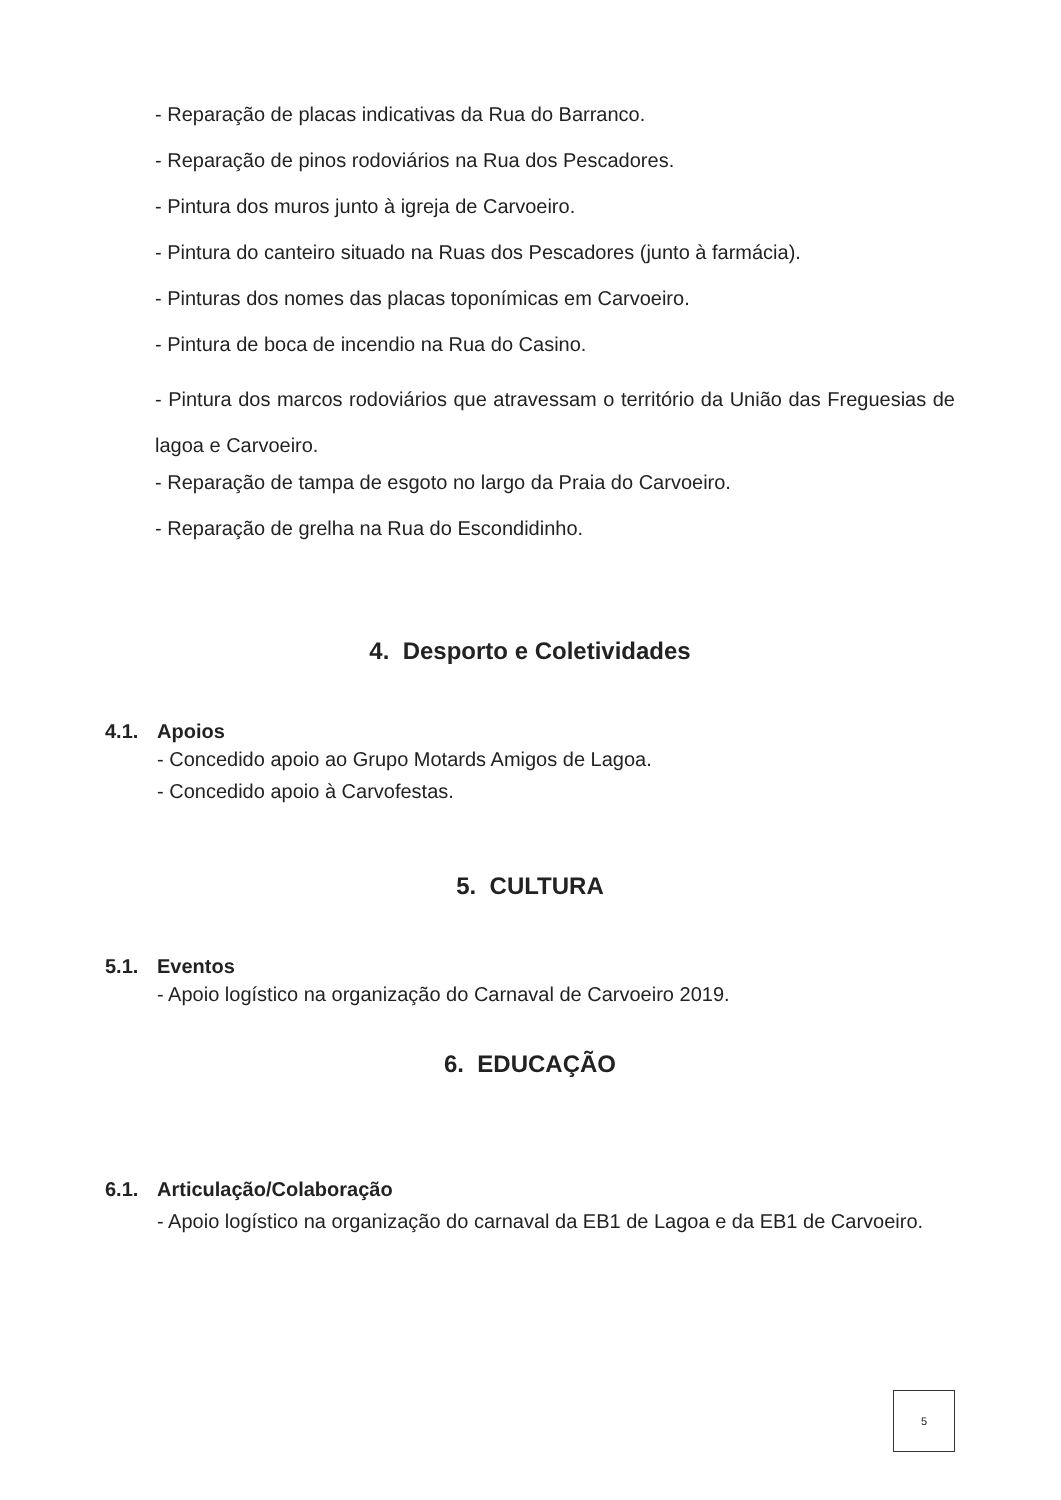- Reparação de placas indicativas da Rua do Barranco.
- Reparação de pinos rodoviários na Rua dos Pescadores.
- Pintura dos muros junto à igreja de Carvoeiro.
- Pintura do canteiro situado na Ruas dos Pescadores (junto à farmácia).
- Pinturas dos nomes das placas toponímicas em Carvoeiro.
- Pintura de boca de incendio na Rua do Casino.
- Pintura dos marcos rodoviários que atravessam o território da União das Freguesias de lagoa e Carvoeiro.
- Reparação de tampa de esgoto no largo da Praia do Carvoeiro.
- Reparação de grelha na Rua do Escondidinho.
4. Desporto e Coletividades
4.1. Apoios
- Concedido apoio ao Grupo Motards Amigos de Lagoa.
- Concedido apoio à Carvofestas.
5. CULTURA
5.1. Eventos
- Apoio logístico na organização do Carnaval de Carvoeiro 2019.
6. EDUCAÇÃO
6.1. Articulação/Colaboração
- Apoio logístico na organização do carnaval da EB1 de Lagoa e da EB1 de Carvoeiro.
5